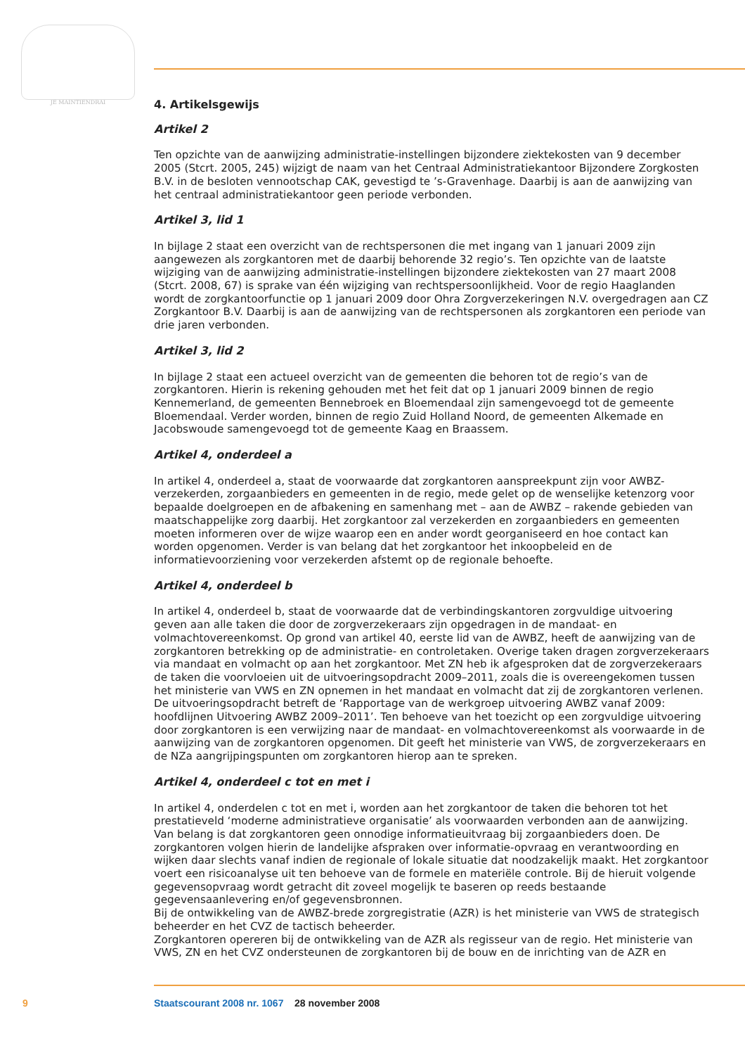JE MAINTIENDRAI
4. Artikelsgewijs
Artikel 2
Ten opzichte van de aanwijzing administratie-instellingen bijzondere ziektekosten van 9 december 2005 (Stcrt. 2005, 245) wijzigt de naam van het Centraal Administratiekantoor Bijzondere Zorgkosten B.V. in de besloten vennootschap CAK, gevestigd te ’s-Gravenhage. Daarbij is aan de aanwijzing van het centraal administratiekantoor geen periode verbonden.
Artikel 3, lid 1
In bijlage 2 staat een overzicht van de rechtspersonen die met ingang van 1 januari 2009 zijn aangewezen als zorgkantoren met de daarbij behorende 32 regio’s. Ten opzichte van de laatste wijziging van de aanwijzing administratie-instellingen bijzondere ziektekosten van 27 maart 2008 (Stcrt. 2008, 67) is sprake van één wijziging van rechtspersoonlijkheid. Voor de regio Haaglanden wordt de zorgkantoorfunctie op 1 januari 2009 door Ohra Zorgverzekeringen N.V. overgedragen aan CZ Zorgkantoor B.V. Daarbij is aan de aanwijzing van de rechtspersonen als zorgkantoren een periode van drie jaren verbonden.
Artikel 3, lid 2
In bijlage 2 staat een actueel overzicht van de gemeenten die behoren tot de regio’s van de zorgkantoren. Hierin is rekening gehouden met het feit dat op 1 januari 2009 binnen de regio Kennemerland, de gemeenten Bennebroek en Bloemendaal zijn samengevoegd tot de gemeente Bloemendaal. Verder worden, binnen de regio Zuid Holland Noord, de gemeenten Alkemade en Jacobswoude samengevoegd tot de gemeente Kaag en Braassem.
Artikel 4, onderdeel a
In artikel 4, onderdeel a, staat de voorwaarde dat zorgkantoren aanspreekpunt zijn voor AWBZ-verzekerden, zorgaanbieders en gemeenten in de regio, mede gelet op de wenselijke ketenzorg voor bepaalde doelgroepen en de afbakening en samenhang met – aan de AWBZ – rakende gebieden van maatschappelijke zorg daarbij. Het zorgkantoor zal verzekerden en zorgaanbieders en gemeenten moeten informeren over de wijze waarop een en ander wordt georganiseerd en hoe contact kan worden opgenomen. Verder is van belang dat het zorgkantoor het inkoopbeleid en de informatievoorziening voor verzekerden afstemt op de regionale behoefte.
Artikel 4, onderdeel b
In artikel 4, onderdeel b, staat de voorwaarde dat de verbindingskantoren zorgvuldige uitvoering geven aan alle taken die door de zorgverzekeraars zijn opgedragen in de mandaat- en volmachtovereenkomst. Op grond van artikel 40, eerste lid van de AWBZ, heeft de aanwijzing van de zorgkantoren betrekking op de administratie- en controletaken. Overige taken dragen zorgverzekeraars via mandaat en volmacht op aan het zorgkantoor. Met ZN heb ik afgesproken dat de zorgverzekeraars de taken die voorvloeien uit de uitvoeringsopdracht 2009–2011, zoals die is overeengekomen tussen het ministerie van VWS en ZN opnemen in het mandaat en volmacht dat zij de zorgkantoren verlenen. De uitvoeringsopdracht betreft de ‘Rapportage van de werkgroep uitvoering AWBZ vanaf 2009: hoofdlijnen Uitvoering AWBZ 2009–2011’. Ten behoeve van het toezicht op een zorgvuldige uitvoering door zorgkantoren is een verwijzing naar de mandaat- en volmachtovereenkomst als voorwaarde in de aanwijzing van de zorgkantoren opgenomen. Dit geeft het ministerie van VWS, de zorgverzekeraars en de NZa aangrijpingspunten om zorgkantoren hierop aan te spreken.
Artikel 4, onderdeel c tot en met i
In artikel 4, onderdelen c tot en met i, worden aan het zorgkantoor de taken die behoren tot het prestatieveld ‘moderne administratieve organisatie’ als voorwaarden verbonden aan de aanwijzing. Van belang is dat zorgkantoren geen onnodige informatieuitvraag bij zorgaanbieders doen. De zorgkantoren volgen hierin de landelijke afspraken over informatie-opvraag en verantwoording en wijken daar slechts vanaf indien de regionale of lokale situatie dat noodzakelijk maakt. Het zorgkantoor voert een risicoanalyse uit ten behoeve van de formele en materiële controle. Bij de hieruit volgende gegevensopvraag wordt getracht dit zoveel mogelijk te baseren op reeds bestaande gegevensaanlevering en/of gegevensbronnen.
Bij de ontwikkeling van de AWBZ-brede zorgregistratie (AZR) is het ministerie van VWS de strategisch beheerder en het CVZ de tactisch beheerder.
Zorgkantoren opereren bij de ontwikkeling van de AZR als regisseur van de regio. Het ministerie van VWS, ZN en het CVZ ondersteunen de zorgkantoren bij de bouw en de inrichting van de AZR en
9 Staatscourant 2008 nr. 1067 28 november 2008